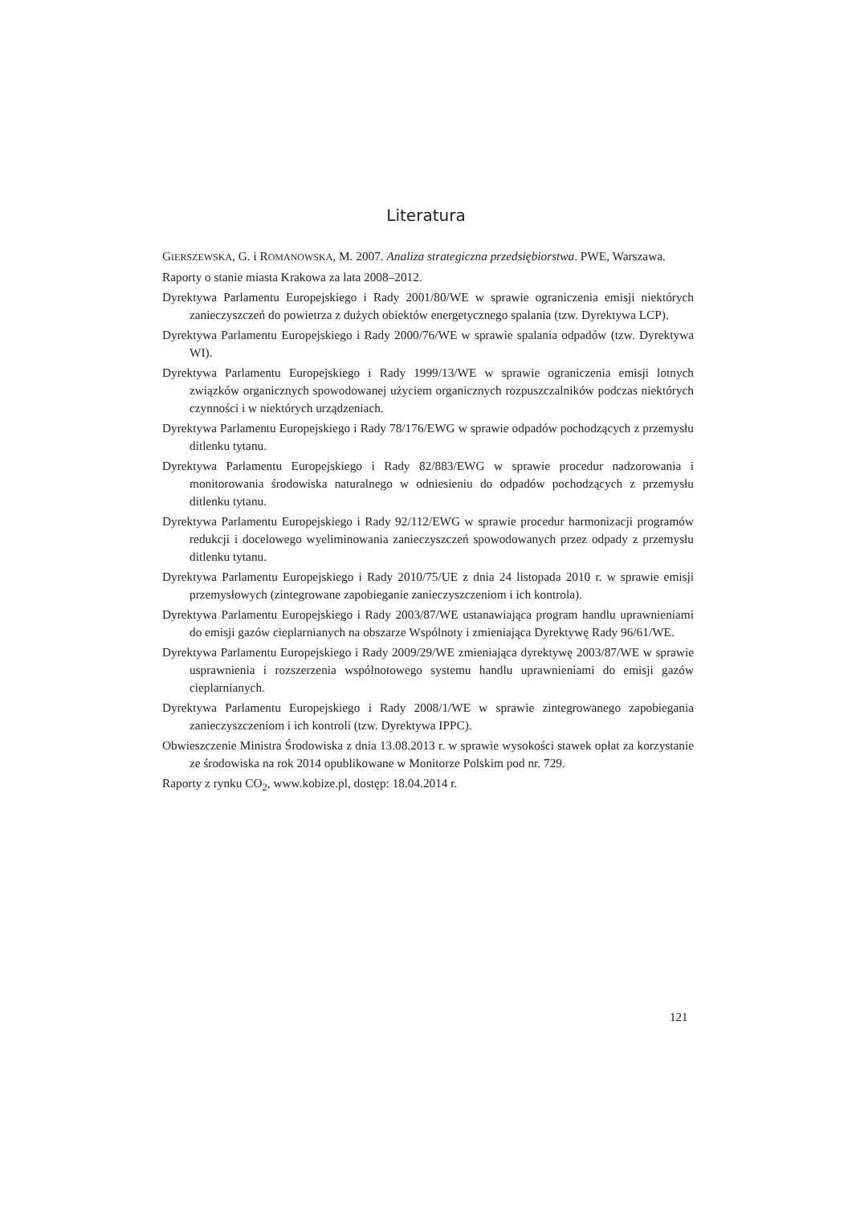Literatura
GIERSZEWSKA, G. i ROMANOWSKA, M. 2007. Analiza strategiczna przedsiębiorstwa. PWE, Warszawa.
Raporty o stanie miasta Krakowa za lata 2008–2012.
Dyrektywa Parlamentu Europejskiego i Rady 2001/80/WE w sprawie ograniczenia emisji niektórych zanieczyszczeń do powietrza z dużych obiektów energetycznego spalania (tzw. Dyrektywa LCP).
Dyrektywa Parlamentu Europejskiego i Rady 2000/76/WE w sprawie spalania odpadów (tzw. Dyrektywa WI).
Dyrektywa Parlamentu Europejskiego i Rady 1999/13/WE w sprawie ograniczenia emisji lotnych związków organicznych spowodowanej użyciem organicznych rozpuszczalników podczas niektórych czynności i w niektórych urządzeniach.
Dyrektywa Parlamentu Europejskiego i Rady 78/176/EWG w sprawie odpadów pochodzących z przemysłu ditlenku tytanu.
Dyrektywa Parlamentu Europejskiego i Rady 82/883/EWG w sprawie procedur nadzorowania i monitorowania środowiska naturalnego w odniesieniu do odpadów pochodzących z przemysłu ditlenku tytanu.
Dyrektywa Parlamentu Europejskiego i Rady 92/112/EWG w sprawie procedur harmonizacji programów redukcji i docelowego wyeliminowania zanieczyszczeń spowodowanych przez odpady z przemysłu ditlenku tytanu.
Dyrektywa Parlamentu Europejskiego i Rady 2010/75/UE z dnia 24 listopada 2010 r. w sprawie emisji przemysłowych (zintegrowane zapobieganie zanieczyszczeniom i ich kontrola).
Dyrektywa Parlamentu Europejskiego i Rady 2003/87/WE ustanawiająca program handlu uprawnieniami do emisji gazów cieplarnianych na obszarze Wspólnoty i zmieniająca Dyrektywę Rady 96/61/WE.
Dyrektywa Parlamentu Europejskiego i Rady 2009/29/WE zmieniająca dyrektywę 2003/87/WE w sprawie usprawnienia i rozszerzenia wspólnotowego systemu handlu uprawnieniami do emisji gazów cieplarnianych.
Dyrektywa Parlamentu Europejskiego i Rady 2008/1/WE w sprawie zintegrowanego zapobiegania zanieczyszczeniom i ich kontroli (tzw. Dyrektywa IPPC).
Obwieszczenie Ministra Środowiska z dnia 13.08.2013 r. w sprawie wysokości stawek opłat za korzystanie ze środowiska na rok 2014 opublikowane w Monitorze Polskim pod nr. 729.
Raporty z rynku CO<sub>2</sub>, www.kobize.pl, dostęp: 18.04.2014 r.
121